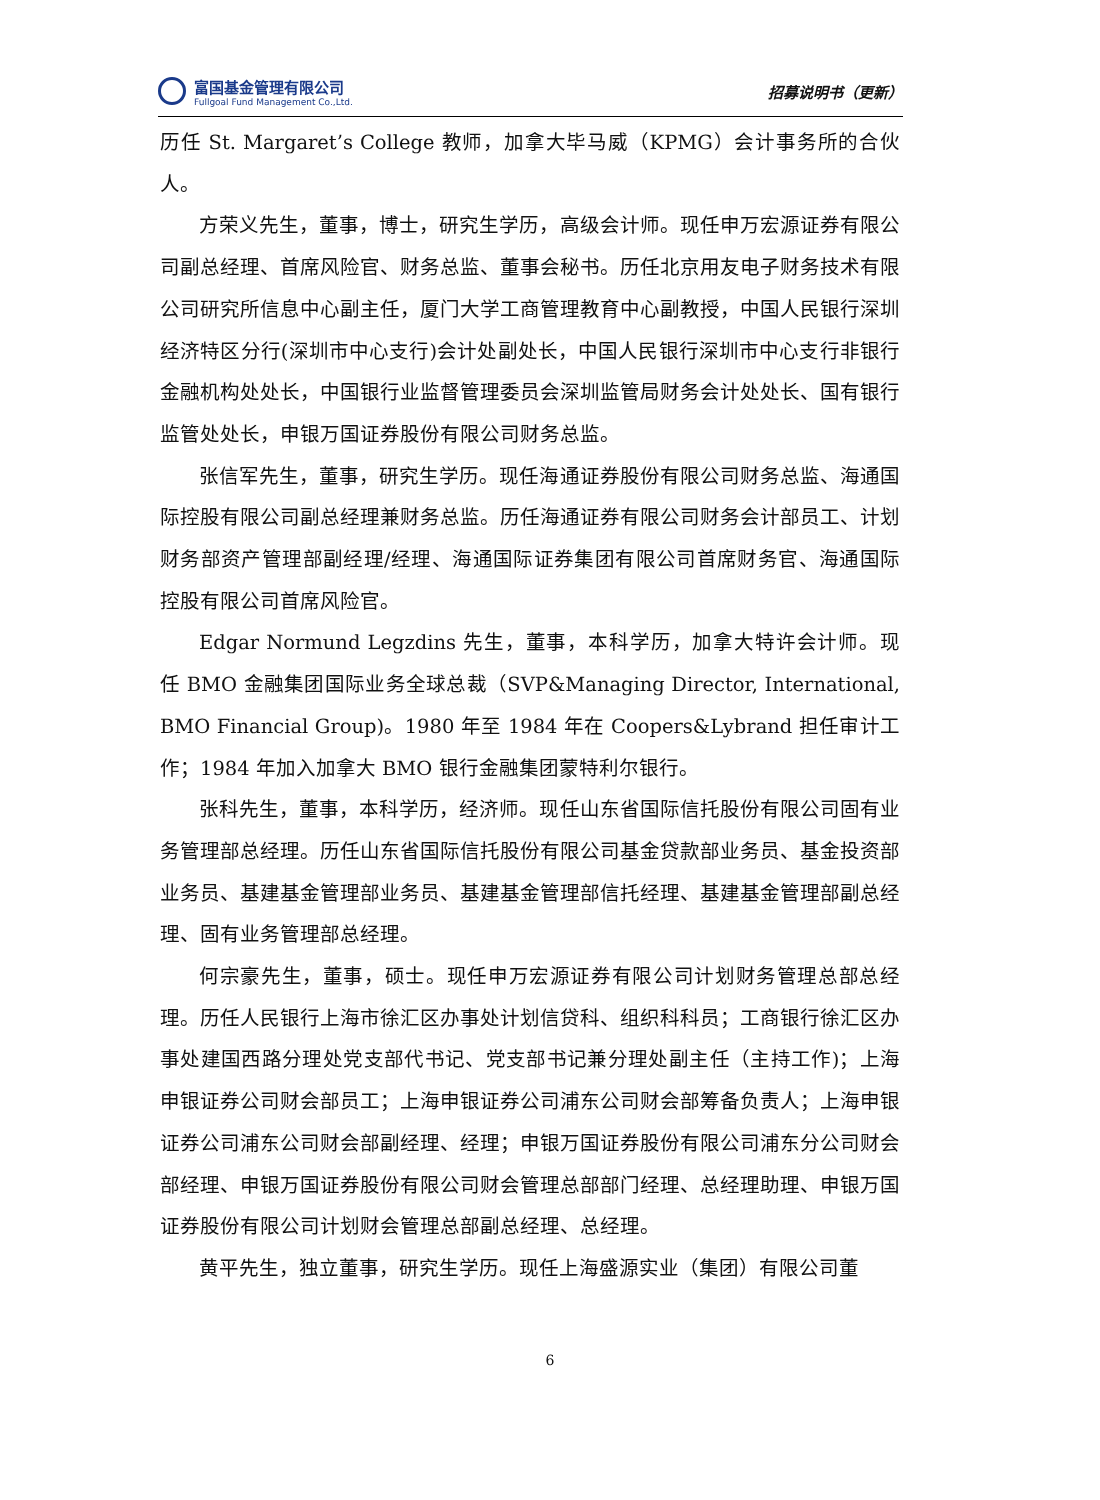富国基金管理有限公司
Fullgoal Fund Management Co.,Ltd.
招募说明书（更新）
历任 St. Margaret’s College 教师，加拿大毕马威（KPMG）会计事务所的合伙人。
方荣义先生，董事，博士，研究生学历，高级会计师。现任申万宏源证券有限公司副总经理、首席风险官、财务总监、董事会秘书。历任北京用友电子财务技术有限公司研究所信息中心副主任，厦门大学工商管理教育中心副教授，中国人民银行深圳经济特区分行(深圳市中心支行)会计处副处长，中国人民银行深圳市中心支行非银行金融机构处处长，中国银行业监督管理委员会深圳监管局财务会计处处长、国有银行监管处处长，申银万国证券股份有限公司财务总监。
张信军先生，董事，研究生学历。现任海通证券股份有限公司财务总监、海通国际控股有限公司副总经理兼财务总监。历任海通证券有限公司财务会计部员工、计划财务部资产管理部副经理/经理、海通国际证券集团有限公司首席财务官、海通国际控股有限公司首席风险官。
Edgar Normund Legzdins 先生，董事，本科学历，加拿大特许会计师。现任 BMO 金融集团国际业务全球总裁（SVP&Managing Director, International, BMO Financial Group)。1980 年至 1984 年在 Coopers&Lybrand 担任审计工作；1984 年加入加拿大 BMO 银行金融集团蒙特利尔银行。
张科先生，董事，本科学历，经济师。现任山东省国际信托股份有限公司固有业务管理部总经理。历任山东省国际信托股份有限公司基金贷款部业务员、基金投资部业务员、基建基金管理部业务员、基建基金管理部信托经理、基建基金管理部副总经理、固有业务管理部总经理。
何宗豪先生，董事，硕士。现任申万宏源证券有限公司计划财务管理总部总经理。历任人民银行上海市徐汇区办事处计划信贷科、组织科科员；工商银行徐汇区办事处建国西路分理处党支部代书记、党支部书记兼分理处副主任（主持工作)；上海申银证券公司财会部员工；上海申银证券公司浦东公司财会部筹备负责人；上海申银证券公司浦东公司财会部副经理、经理；申银万国证券股份有限公司浦东分公司财会部经理、申银万国证券股份有限公司财会管理总部部门经理、总经理助理、申银万国证券股份有限公司计划财会管理总部副总经理、总经理。
黄平先生，独立董事，研究生学历。现任上海盛源实业（集团）有限公司董
6